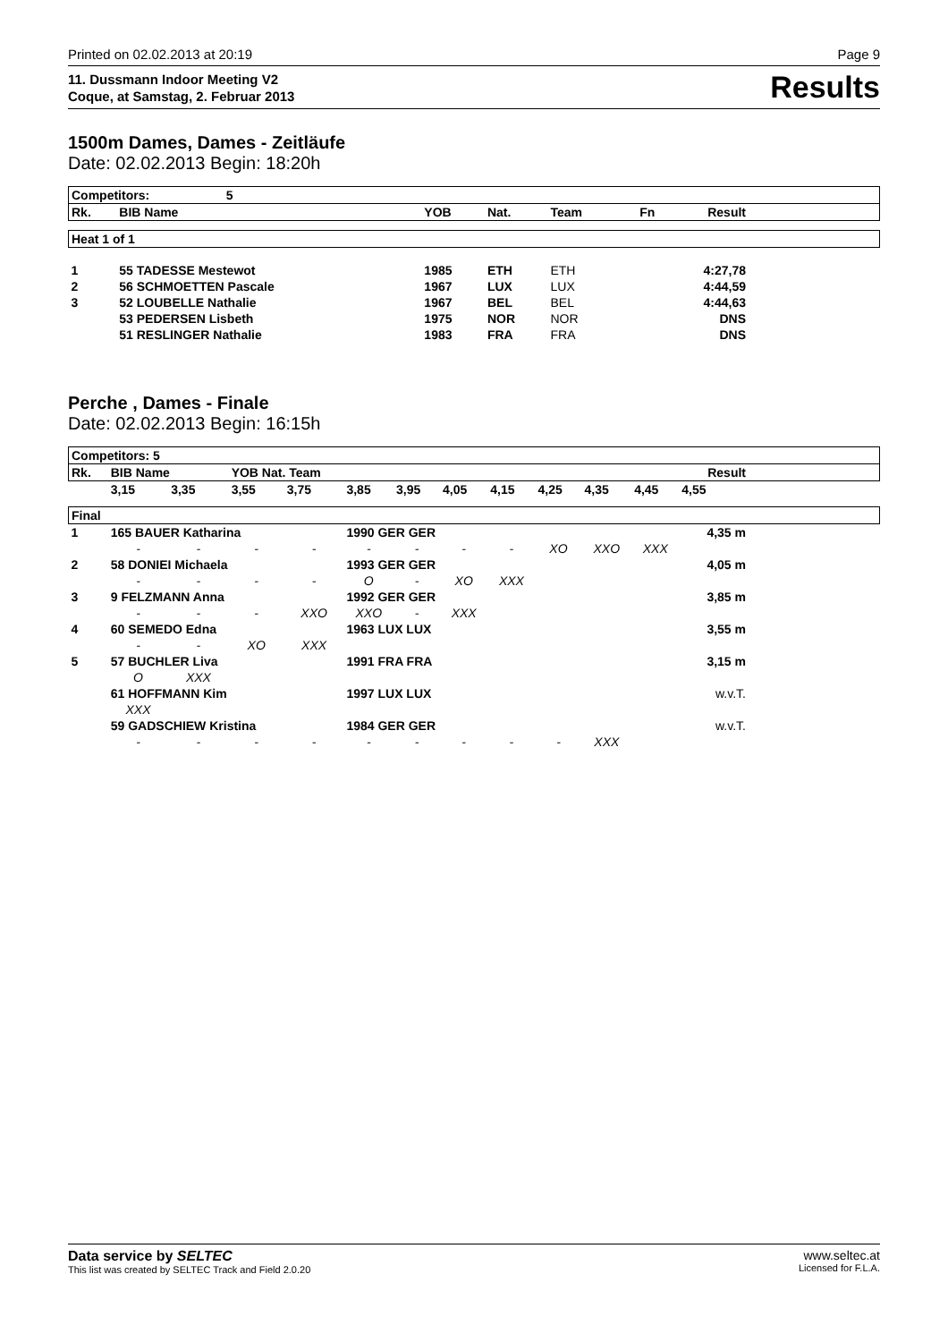Printed on 02.02.2013 at 20:19 Page 9
11. Dussmann Indoor Meeting V2
Coque, at Samstag, 2. Februar 2013 Results
1500m Dames, Dames - Zeitläufe
Date: 02.02.2013 Begin: 18:20h
| Competitors: 5 | | | | | | | |
| --- | --- | --- | --- | --- | --- | --- | --- |
| Rk. | BIB Name | YOB | Nat. | Team | Fn | Result | |
| Heat 1 of 1 | | | | | | | |
| 1 | 55 TADESSE Mestewot | 1985 | ETH | ETH | | 4:27,78 | |
| 2 | 56 SCHMOETTEN Pascale | 1967 | LUX | LUX | | 4:44,59 | |
| 3 | 52 LOUBELLE Nathalie | 1967 | BEL | BEL | | 4:44,63 | |
| | 53 PEDERSEN Lisbeth | 1975 | NOR | NOR | | DNS | |
| | 51 RESLINGER Nathalie | 1983 | FRA | FRA | | DNS | |
Perche , Dames - Finale
Date: 02.02.2013 Begin: 16:15h
| Competitors: 5 | | | | | | | | | | | | | |
| --- | --- | --- | --- | --- | --- | --- | --- | --- | --- | --- | --- | --- | --- |
| Rk. | BIB Name | | YOB Nat. Team | | | | | | | | | Result | |
| | 3,15 | 3,35 | 3,55 | 3,75 | 3,85 | 3,95 | 4,05 | 4,15 | 4,25 | 4,35 | 4,45 | 4,55 | |
| Final | | | | | | | | | | | | | |
| 1 | 165 BAUER Katharina | | | | 1990 GER GER | | | | | | | 4,35 m | |
| | - | - | - | - | - | - | - | - | XO | XXO | XXX | | |
| 2 | 58 DONIEI Michaela | | | | 1993 GER GER | | | | | | | 4,05 m | |
| | - | - | - | - | O | - | XO | XXX | | | | | |
| 3 | 9 FELZMANN Anna | | | | 1992 GER GER | | | | | | | 3,85 m | |
| | - | - | - | XXO | XXO | - | XXX | | | | | | |
| 4 | 60 SEMEDO Edna | | | | 1963 LUX LUX | | | | | | | 3,55 m | |
| | - | - | XO | XXX | | | | | | | | | |
| 5 | 57 BUCHLER Liva | | | | 1991 FRA FRA | | | | | | | 3,15 m | |
| | O | XXX | | | | | | | | | | | |
| | 61 HOFFMANN Kim | | | | 1997 LUX LUX | | | | | | | w.v.T. | |
| | XXX | | | | | | | | | | | | |
| | 59 GADSCHIEW Kristina | | | | 1984 GER GER | | | | | | | w.v.T. | |
| | - | - | - | - | - | - | - | - | - | XXX | | | |
Data service by SELTEC
This list was created by SELTEC Track and Field 2.0.20
www.seltec.at
Licensed for F.L.A.